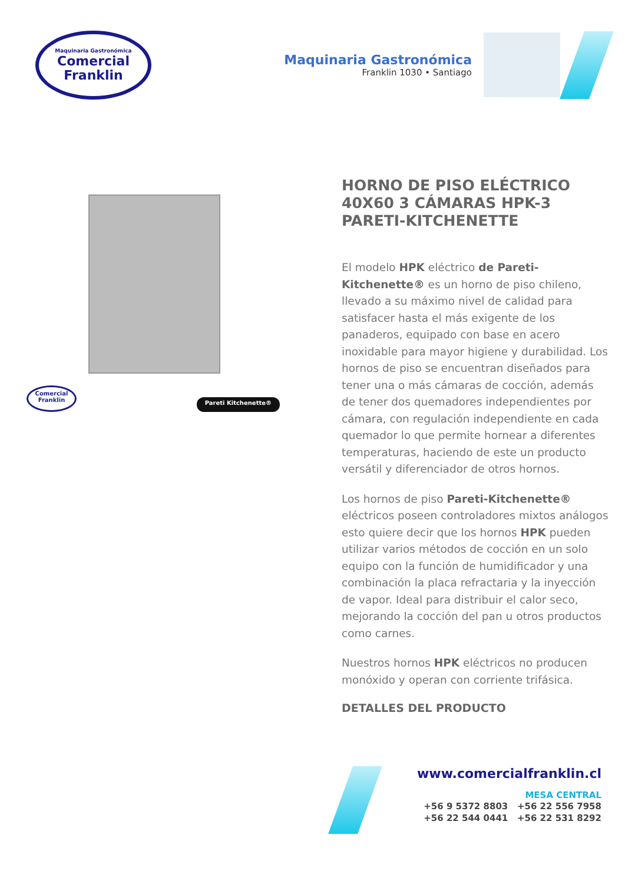Maquinaria Gastronómica
Comercial
Franklin
Maquinaria Gastronómica
Franklin 1030 • Santiago
Comercial Franklin
Pareti Kitchenette®
HORNO DE PISO ELÉCTRICO 40X60 3 CÁMARAS HPK-3 PARETI-KITCHENETTE
El modelo HPK eléctrico de Pareti-Kitchenette® es un horno de piso chileno, llevado a su máximo nivel de calidad para satisfacer hasta el más exigente de los panaderos, equipado con base en acero inoxidable para mayor higiene y durabilidad. Los hornos de piso se encuentran diseñados para tener una o más cámaras de cocción, además de tener dos quemadores independientes por cámara, con regulación independiente en cada quemador lo que permite hornear a diferentes temperaturas, haciendo de este un producto versátil y diferenciador de otros hornos.
Los hornos de piso Pareti-Kitchenette® eléctricos poseen controladores mixtos análogos esto quiere decir que los hornos HPK pueden utilizar varios métodos de cocción en un solo equipo con la función de humidificador y una combinación la placa refractaria y la inyección de vapor. Ideal para distribuir el calor seco, mejorando la cocción del pan u otros productos como carnes.
Nuestros hornos HPK eléctricos no producen monóxido y operan con corriente trifásica.
DETALLES DEL PRODUCTO
www.comercialfranklin.cl
MESA CENTRAL
+56 9 5372 8803 +56 22 556 7958
+56 22 544 0441 +56 22 531 8292